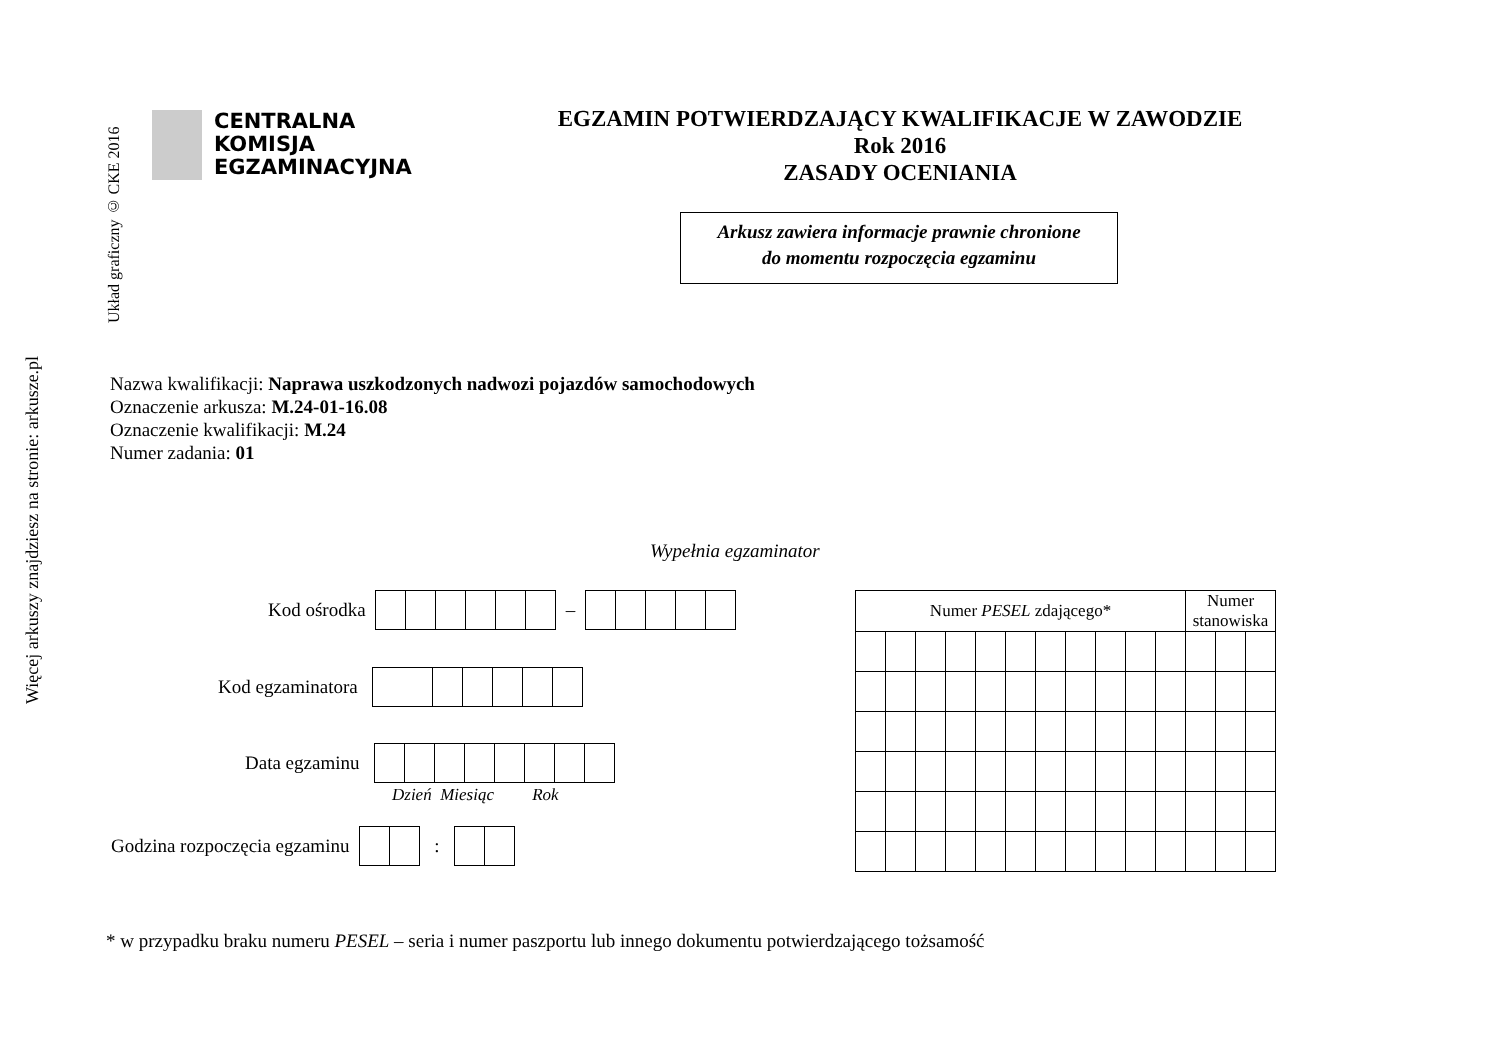Więcej arkuszy znajdziesz na stronie: arkusze.pl
Układ graficzny © CKE 2016
CENTRALNA
KOMISJA
EGZAMINACYJNA
EGZAMIN POTWIERDZAJĄCY KWALIFIKACJE W ZAWODZIE
Rok 2016
ZASADY OCENIANIA
Arkusz zawiera informacje prawnie chronione
do momentu rozpoczęcia egzaminu
Nazwa kwalifikacji: Naprawa uszkodzonych nadwozi pojazdów samochodowych
Oznaczenie arkusza: M.24-01-16.08
Oznaczenie kwalifikacji: M.24
Numer zadania: 01
Wypełnia egzaminator
Kod ośrodka
–
Kod egzaminatora
Data egzaminu
Dzień Miesiąc Rok
Godzina rozpoczęcia egzaminu
:
| Numer PESEL zdającego* | | | | | | | | | | | Numer stanowiska | | |
| --- | --- | --- | --- | --- | --- | --- | --- | --- | --- | --- | --- | --- | --- |
* w przypadku braku numeru PESEL – seria i numer paszportu lub innego dokumentu potwierdzającego tożsamość